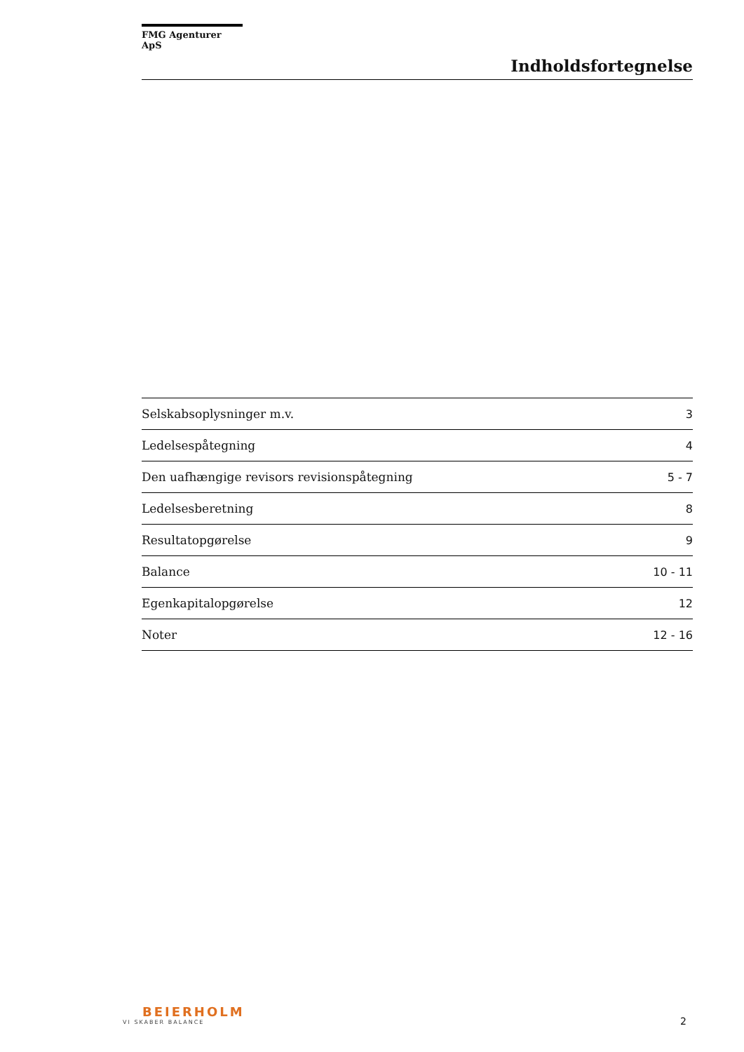FMG Agenturer ApS
Indholdsfortegnelse
| Selskabsoplysninger m.v. | 3 |
| Ledelsespåtegning | 4 |
| Den uafhængige revisors revisionspåtegning | 5 - 7 |
| Ledelsesberetning | 8 |
| Resultatopgørelse | 9 |
| Balance | 10 - 11 |
| Egenkapitalopgørelse | 12 |
| Noter | 12 - 16 |
BEIERHOLM
VI SKABER BALANCE
2